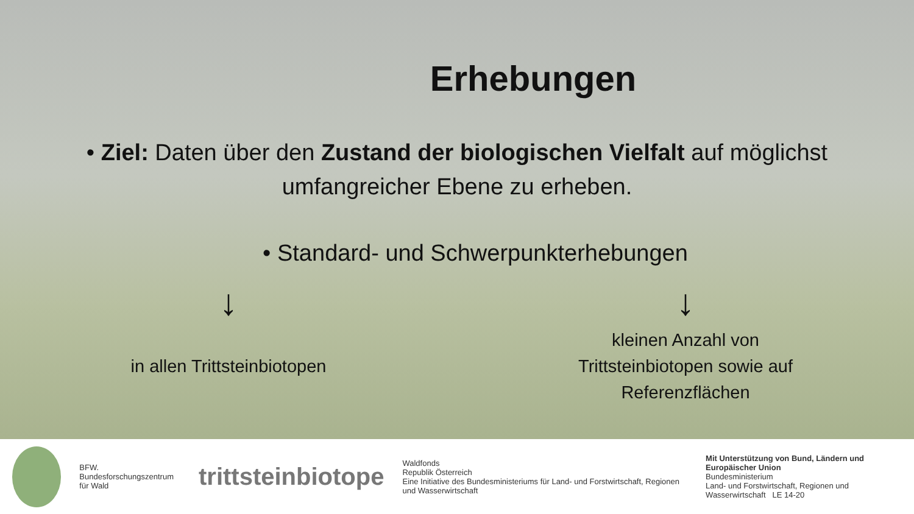Erhebungen
• Ziel: Daten über den Zustand der biologischen Vielfalt auf möglichst umfangreicher Ebene zu erheben.
• Standard- und Schwerpunkterhebungen
↓
in allen Trittsteinbiotopen
↓
kleinen Anzahl von
Trittsteinbiotopen sowie auf
Referenzflächen
BFW.
Bundesforschungszentrum für Wald
trittsteinbiotope
Waldfonds
Republik Österreich
Eine Initiative des Bundesministeriums für Land- und Forstwirtschaft, Regionen und Wasserwirtschaft
Mit Unterstützung von Bund, Ländern und Europäischer Union
Bundesministerium
Land- und Forstwirtschaft, Regionen und Wasserwirtschaft LE 14-20